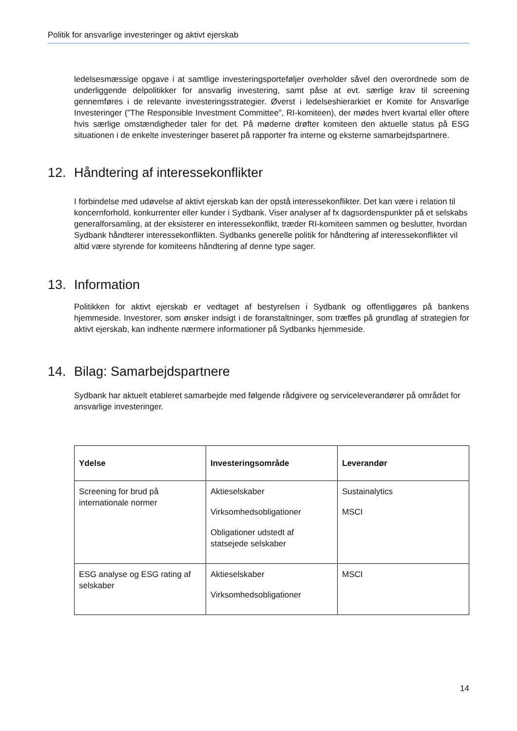Politik for ansvarlige investeringer og aktivt ejerskab
ledelsesmæssige opgave i at samtlige investeringsporteføljer overholder såvel den overordnede som de underliggende delpolitikker for ansvarlig investering, samt påse at evt. særlige krav til screening gennemføres i de relevante investeringsstrategier. Øverst i ledelseshierarkiet er Komite for Ansvarlige Investeringer (”The Responsible Investment Committee”, RI-komiteen), der mødes hvert kvartal eller oftere hvis særlige omstændigheder taler for det. På møderne drøfter komiteen den aktuelle status på ESG situationen i de enkelte investeringer baseret på rapporter fra interne og eksterne samarbejdspartnere.
12. Håndtering af interessekonflikter
I forbindelse med udøvelse af aktivt ejerskab kan der opstå interessekonflikter. Det kan være i relation til koncernforhold, konkurrenter eller kunder i Sydbank. Viser analyser af fx dagsordenspunkter på et selskabs generalforsamling, at der eksisterer en interessekonflikt, træder RI-komiteen sammen og beslutter, hvordan Sydbank håndterer interessekonflikten. Sydbanks generelle politik for håndtering af interessekonflikter vil altid være styrende for komiteens håndtering af denne type sager.
13. Information
Politikken for aktivt ejerskab er vedtaget af bestyrelsen i Sydbank og offentliggøres på bankens hjemmeside. Investorer, som ønsker indsigt i de foranstaltninger, som træffes på grundlag af strategien for aktivt ejerskab, kan indhente nærmere informationer på Sydbanks hjemmeside.
14. Bilag: Samarbejdspartnere
Sydbank har aktuelt etableret samarbejde med følgende rådgivere og serviceleverandører på området for ansvarlige investeringer.
| Ydelse | Investeringsområde | Leverandør |
| --- | --- | --- |
| Screening for brud på internationale normer | Aktieselskaber Virksomhedsobligationer Obligationer udstedt af statsejede selskaber | Sustainalytics MSCI |
| ESG analyse og ESG rating af selskaber | Aktieselskaber Virksomhedsobligationer | MSCI |
14